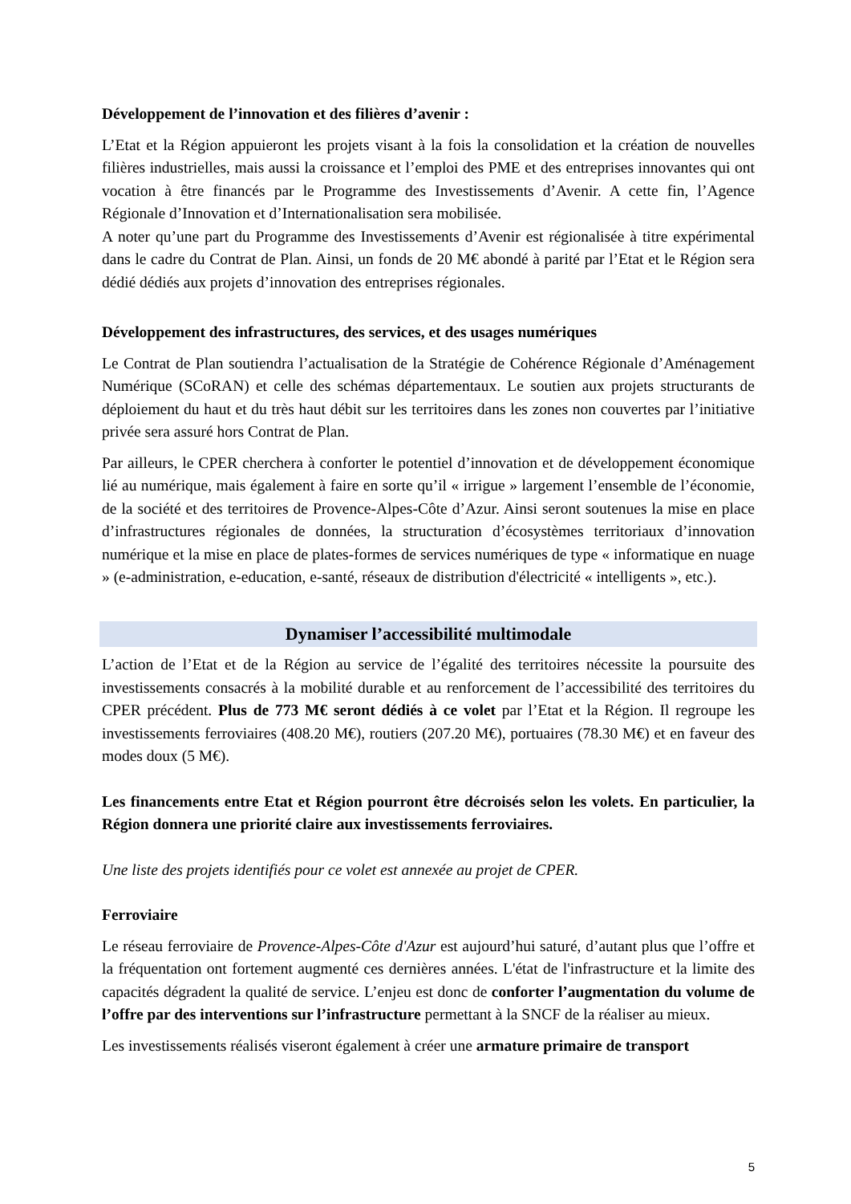Développement de l’innovation et des filières d’avenir :
L’Etat et la Région appuieront les projets visant à la fois la consolidation et la création de nouvelles filières industrielles, mais aussi la croissance et l’emploi des PME et des entreprises innovantes qui ont vocation à être financés par le Programme des Investissements d’Avenir. A cette fin, l’Agence Régionale d’Innovation et d’Internationalisation sera mobilisée.
A noter qu’une part du Programme des Investissements d’Avenir est régionalisée à titre expérimental dans le cadre du Contrat de Plan. Ainsi, un fonds de 20 M€ abondé à parité par l’Etat et le Région sera dédié dédiés aux projets d’innovation des entreprises régionales.
Développement des infrastructures, des services, et des usages numériques
Le Contrat de Plan soutiendra l’actualisation de la Stratégie de Cohérence Régionale d’Aménagement Numérique (SCoRAN) et celle des schémas départementaux. Le soutien aux projets structurants de déploiement du haut et du très haut débit sur les territoires dans les zones non couvertes par l’initiative privée sera assuré hors Contrat de Plan.
Par ailleurs, le CPER cherchera à conforter le potentiel d’innovation et de développement économique lié au numérique, mais également à faire en sorte qu’il « irrigue » largement l’ensemble de l’économie, de la société et des territoires de Provence-Alpes-Côte d’Azur. Ainsi seront soutenues la mise en place d’infrastructures régionales de données, la structuration d’écosystèmes territoriaux d’innovation numérique et la mise en place de plates-formes de services numériques de type « informatique en nuage » (e-administration, e-education, e-santé, réseaux de distribution d'électricité « intelligents », etc.).
Dynamiser l’accessibilité multimodale
L’action de l’Etat et de la Région au service de l’égalité des territoires nécessite la poursuite des investissements consacrés à la mobilité durable et au renforcement de l’accessibilité des territoires du CPER précédent. Plus de 773 M€ seront dédiés à ce volet par l’Etat et la Région. Il regroupe les investissements ferroviaires (408.20 M€), routiers (207.20 M€), portuaires (78.30 M€) et en faveur des modes doux (5 M€).
Les financements entre Etat et Région pourront être décroisés selon les volets. En particulier, la Région donnera une priorité claire aux investissements ferroviaires.
Une liste des projets identifiés pour ce volet est annexée au projet de CPER.
Ferroviaire
Le réseau ferroviaire de Provence-Alpes-Côte d'Azur est aujourd’hui saturé, d’autant plus que l’offre et la fréquentation ont fortement augmenté ces dernières années. L'état de l'infrastructure et la limite des capacités dégradent la qualité de service. L’enjeu est donc de conforter l’augmentation du volume de l’offre par des interventions sur l’infrastructure permettant à la SNCF de la réaliser au mieux.
Les investissements réalisés viseront également à créer une armature primaire de transport
5